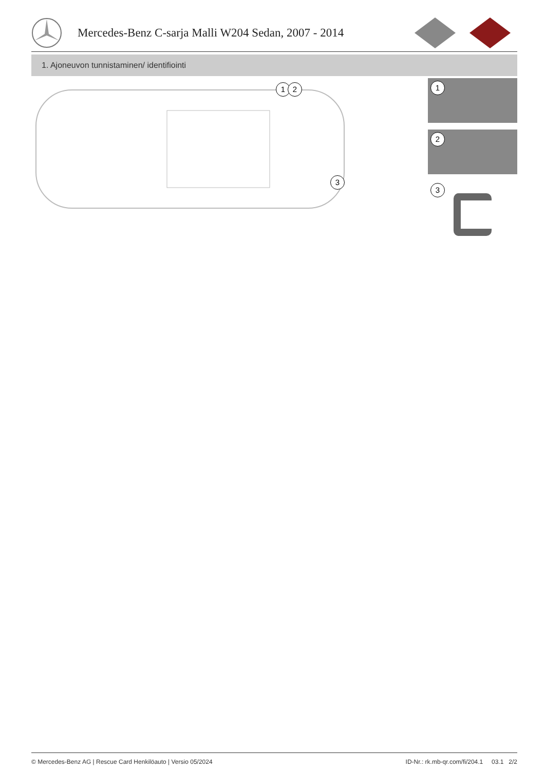Mercedes-Benz C-sarja Malli W204 Sedan, 2007 - 2014
1. Ajoneuvon tunnistaminen/ identifiointi
1 2
3
1
2
3
© Mercedes-Benz AG | Rescue Card Henkilöauto | Versio 05/2024 ID-Nr.: rk.mb-qr.com/fi/204.1 03.1 2/2